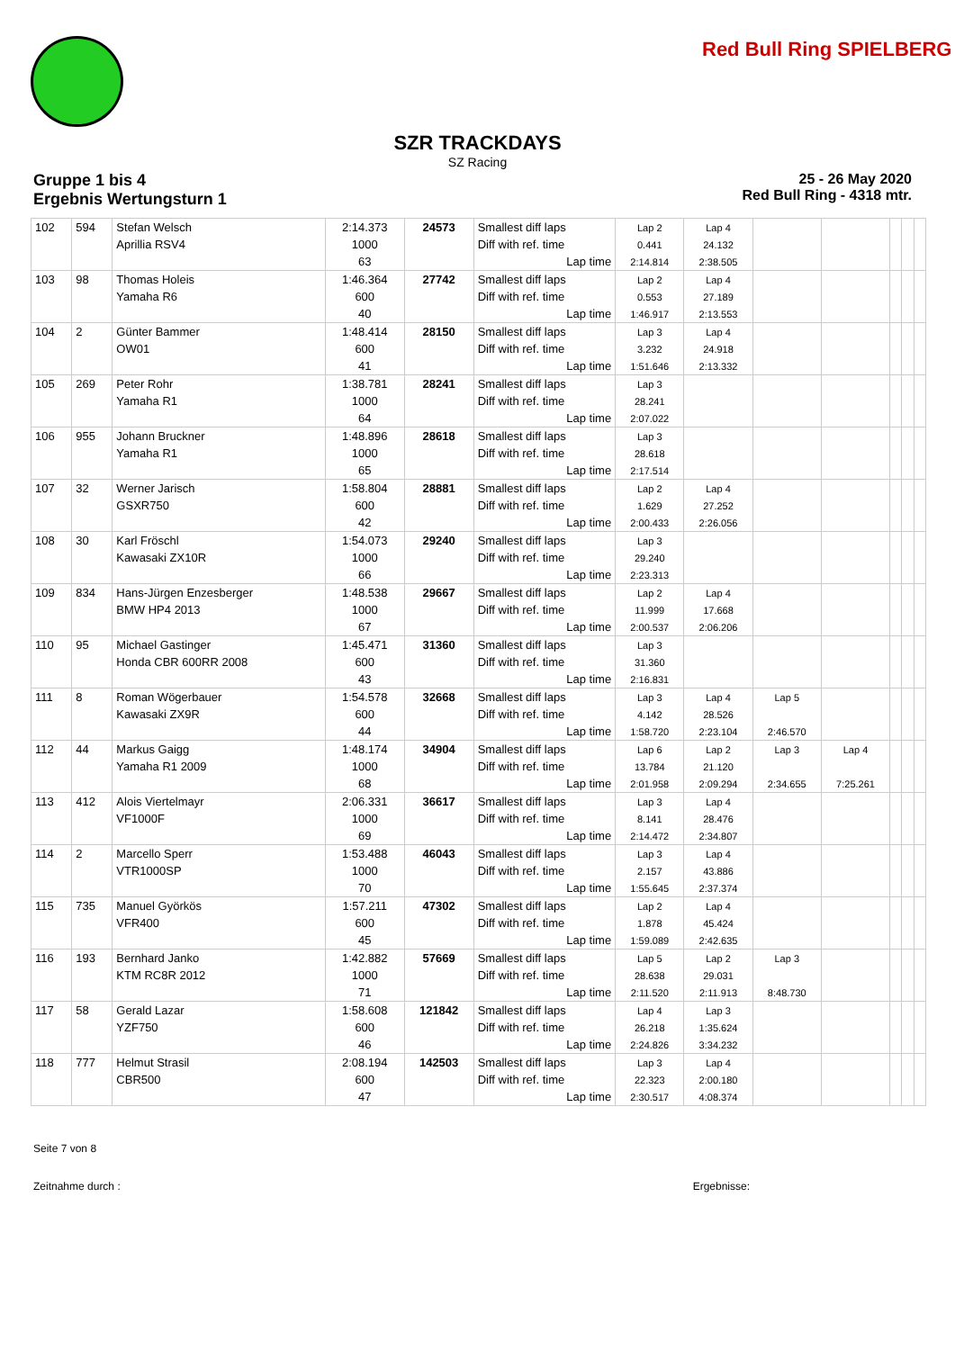Red Bull Ring SPIELBERG
SZR TRACKDAYS
SZ Racing
Gruppe 1 bis 4
Ergebnis Wertungsturn 1
25 - 26 May 2020
Red Bull Ring - 4318 mtr.
| 102 | 594 | Stefan Welsch | 2:14.373 | 24573 | Smallest diff laps | Lap 2 | Lap 4 | | | | | |
| | | Aprillia RSV4 | 1000 | | Diff with ref. time | 0.441 | 24.132 | | | | | |
| | | | 63 | | Lap time | 2:14.814 | 2:38.505 | | | | | |
| 103 | 98 | Thomas Holeis | 1:46.364 | 27742 | Smallest diff laps | Lap 2 | Lap 4 | | | | | |
| | | Yamaha R6 | 600 | | Diff with ref. time | 0.553 | 27.189 | | | | | |
| | | | 40 | | Lap time | 1:46.917 | 2:13.553 | | | | | |
| 104 | 2 | Günter Bammer | 1:48.414 | 28150 | Smallest diff laps | Lap 3 | Lap 4 | | | | | |
| | | OW01 | 600 | | Diff with ref. time | 3.232 | 24.918 | | | | | |
| | | | 41 | | Lap time | 1:51.646 | 2:13.332 | | | | | |
| 105 | 269 | Peter Rohr | 1:38.781 | 28241 | Smallest diff laps | Lap 3 | | | | | | |
| | | Yamaha R1 | 1000 | | Diff with ref. time | 28.241 | | | | | | |
| | | | 64 | | Lap time | 2:07.022 | | | | | | |
| 106 | 955 | Johann Bruckner | 1:48.896 | 28618 | Smallest diff laps | Lap 3 | | | | | | |
| | | Yamaha R1 | 1000 | | Diff with ref. time | 28.618 | | | | | | |
| | | | 65 | | Lap time | 2:17.514 | | | | | | |
| 107 | 32 | Werner Jarisch | 1:58.804 | 28881 | Smallest diff laps | Lap 2 | Lap 4 | | | | | |
| | | GSXR750 | 600 | | Diff with ref. time | 1.629 | 27.252 | | | | | |
| | | | 42 | | Lap time | 2:00.433 | 2:26.056 | | | | | |
| 108 | 30 | Karl Fröschl | 1:54.073 | 29240 | Smallest diff laps | Lap 3 | | | | | | |
| | | Kawasaki ZX10R | 1000 | | Diff with ref. time | 29.240 | | | | | | |
| | | | 66 | | Lap time | 2:23.313 | | | | | | |
| 109 | 834 | Hans-Jürgen Enzesberger | 1:48.538 | 29667 | Smallest diff laps | Lap 2 | Lap 4 | | | | | |
| | | BMW HP4 2013 | 1000 | | Diff with ref. time | 11.999 | 17.668 | | | | | |
| | | | 67 | | Lap time | 2:00.537 | 2:06.206 | | | | | |
| 110 | 95 | Michael Gastinger | 1:45.471 | 31360 | Smallest diff laps | Lap 3 | | | | | | |
| | | Honda CBR 600RR 2008 | 600 | | Diff with ref. time | 31.360 | | | | | | |
| | | | 43 | | Lap time | 2:16.831 | | | | | | |
| 111 | 8 | Roman Wögerbauer | 1:54.578 | 32668 | Smallest diff laps | Lap 3 | Lap 4 | Lap 5 | | | | |
| | | Kawasaki ZX9R | 600 | | Diff with ref. time | 4.142 | 28.526 | | | | | |
| | | | 44 | | Lap time | 1:58.720 | 2:23.104 | 2:46.570 | | | | |
| 112 | 44 | Markus Gaigg | 1:48.174 | 34904 | Smallest diff laps | Lap 6 | Lap 2 | Lap 3 | Lap 4 | | | |
| | | Yamaha R1 2009 | 1000 | | Diff with ref. time | 13.784 | 21.120 | | | | | |
| | | | 68 | | Lap time | 2:01.958 | 2:09.294 | 2:34.655 | 7:25.261 | | | |
| 113 | 412 | Alois Viertelmayr | 2:06.331 | 36617 | Smallest diff laps | Lap 3 | Lap 4 | | | | | |
| | | VF1000F | 1000 | | Diff with ref. time | 8.141 | 28.476 | | | | | |
| | | | 69 | | Lap time | 2:14.472 | 2:34.807 | | | | | |
| 114 | 2 | Marcello Sperr | 1:53.488 | 46043 | Smallest diff laps | Lap 3 | Lap 4 | | | | | |
| | | VTR1000SP | 1000 | | Diff with ref. time | 2.157 | 43.886 | | | | | |
| | | | 70 | | Lap time | 1:55.645 | 2:37.374 | | | | | |
| 115 | 735 | Manuel Györkös | 1:57.211 | 47302 | Smallest diff laps | Lap 2 | Lap 4 | | | | | |
| | | VFR400 | 600 | | Diff with ref. time | 1.878 | 45.424 | | | | | |
| | | | 45 | | Lap time | 1:59.089 | 2:42.635 | | | | | |
| 116 | 193 | Bernhard Janko | 1:42.882 | 57669 | Smallest diff laps | Lap 5 | Lap 2 | Lap 3 | | | | |
| | | KTM RC8R 2012 | 1000 | | Diff with ref. time | 28.638 | 29.031 | | | | | |
| | | | 71 | | Lap time | 2:11.520 | 2:11.913 | 8:48.730 | | | | |
| 117 | 58 | Gerald Lazar | 1:58.608 | 121842 | Smallest diff laps | Lap 4 | Lap 3 | | | | | |
| | | YZF750 | 600 | | Diff with ref. time | 26.218 | 1:35.624 | | | | | |
| | | | 46 | | Lap time | 2:24.826 | 3:34.232 | | | | | |
| 118 | 777 | Helmut Strasil | 2:08.194 | 142503 | Smallest diff laps | Lap 3 | Lap 4 | | | | | |
| | | CBR500 | 600 | | Diff with ref. time | 22.323 | 2:00.180 | | | | | |
| | | | 47 | | Lap time | 2:30.517 | 4:08.374 | | | | | |
Seite 7 von 8
Zeitnahme durch : Ergebnisse: